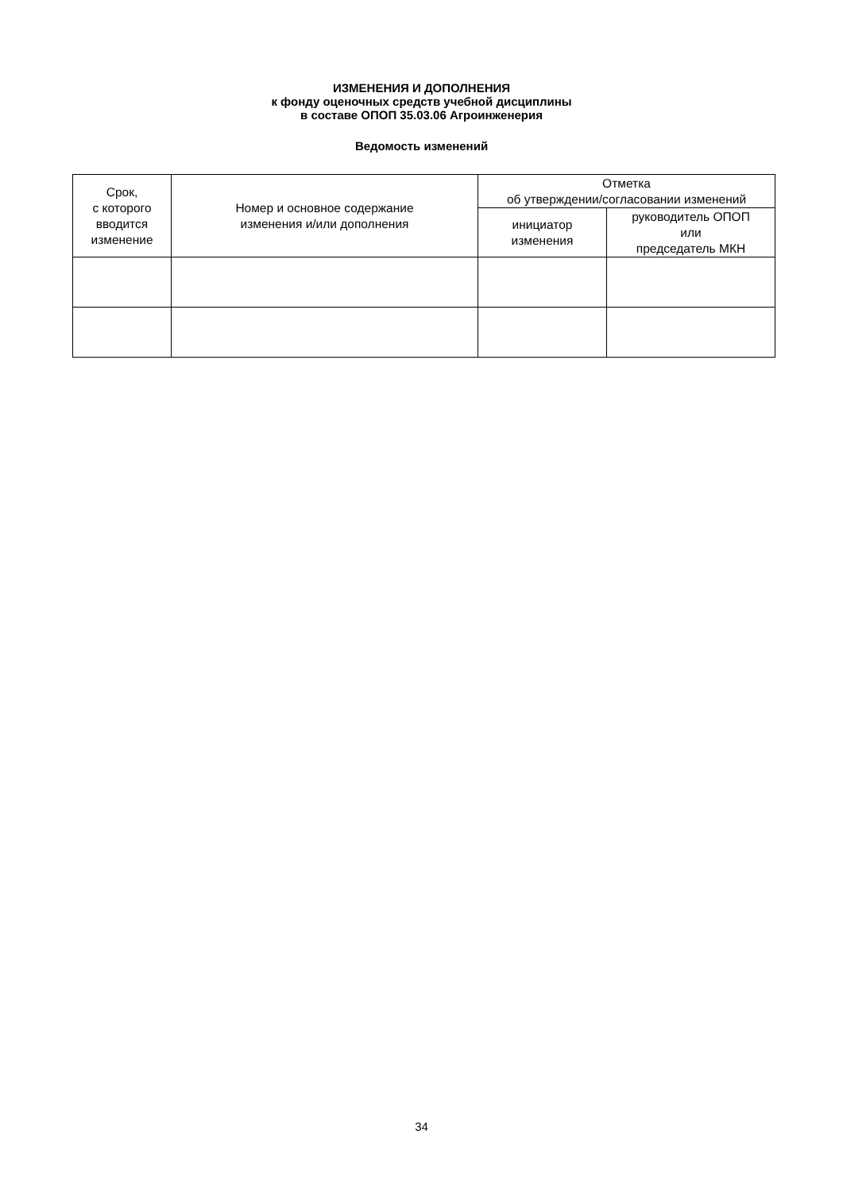ИЗМЕНЕНИЯ И ДОПОЛНЕНИЯ
к фонду оценочных средств учебной дисциплины
в составе ОПОП 35.03.06 Агроинженерия
Ведомость изменений
| Срок, с которого вводится изменение | Номер и основное содержание изменения и/или дополнения | Отметка об утверждении/согласовании изменений | |
| --- | --- | --- | --- |
| | | инициатор изменения | руководитель ОПОП или председатель МКН |
34